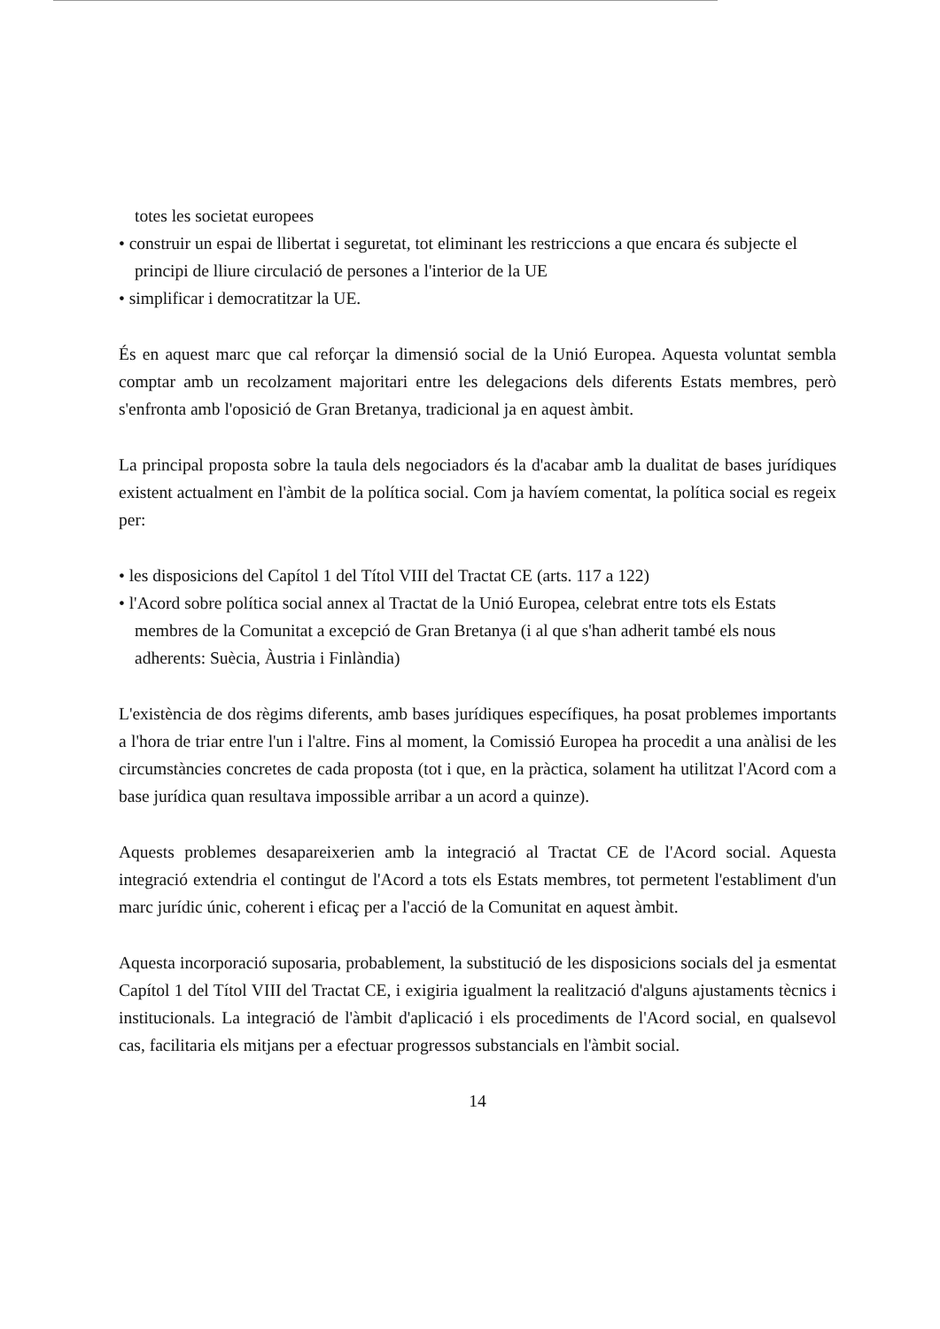totes les societat europees
• construir un espai de llibertat i seguretat, tot eliminant les restriccions a que encara és subjecte el principi de lliure circulació de persones a l'interior de la UE
• simplificar i democratitzar la UE.
És en aquest marc que cal reforçar la dimensió social de la Unió Europea. Aquesta voluntat sembla comptar amb un recolzament majoritari entre les delegacions dels diferents Estats membres, però s'enfronta amb l'oposició de Gran Bretanya, tradicional ja en aquest àmbit.
La principal proposta sobre la taula dels negociadors és la d'acabar amb la dualitat de bases jurídiques existent actualment en l'àmbit de la política social. Com ja havíem comentat, la política social es regeix per:
• les disposicions del Capítol 1 del Títol VIII del Tractat CE (arts. 117 a 122)
• l'Acord sobre política social annex al Tractat de la Unió Europea, celebrat entre tots els Estats membres de la Comunitat a excepció de Gran Bretanya (i al que s'han adherit també els nous adherents: Suècia, Àustria i Finlàndia)
L'existència de dos règims diferents, amb bases jurídiques específiques, ha posat problemes importants a l'hora de triar entre l'un i l'altre. Fins al moment, la Comissió Europea ha procedit a una anàlisi de les circumstàncies concretes de cada proposta (tot i que, en la pràctica, solament ha utilitzat l'Acord com a base jurídica quan resultava impossible arribar a un acord a quinze).
Aquests problemes desapareixerien amb la integració al Tractat CE de l'Acord social. Aquesta integració extendria el contingut de l'Acord a tots els Estats membres, tot permetent l'establiment d'un marc jurídic únic, coherent i eficaç per a l'acció de la Comunitat en aquest àmbit.
Aquesta incorporació suposaria, probablement, la substitució de les disposicions socials del ja esmentat Capítol 1 del Títol VIII del Tractat CE, i exigiria igualment la realització d'alguns ajustaments tècnics i institucionals. La integració de l'àmbit d'aplicació i els procediments de l'Acord social, en qualsevol cas, facilitaria els mitjans per a efectuar progressos substancials en l'àmbit social.
14